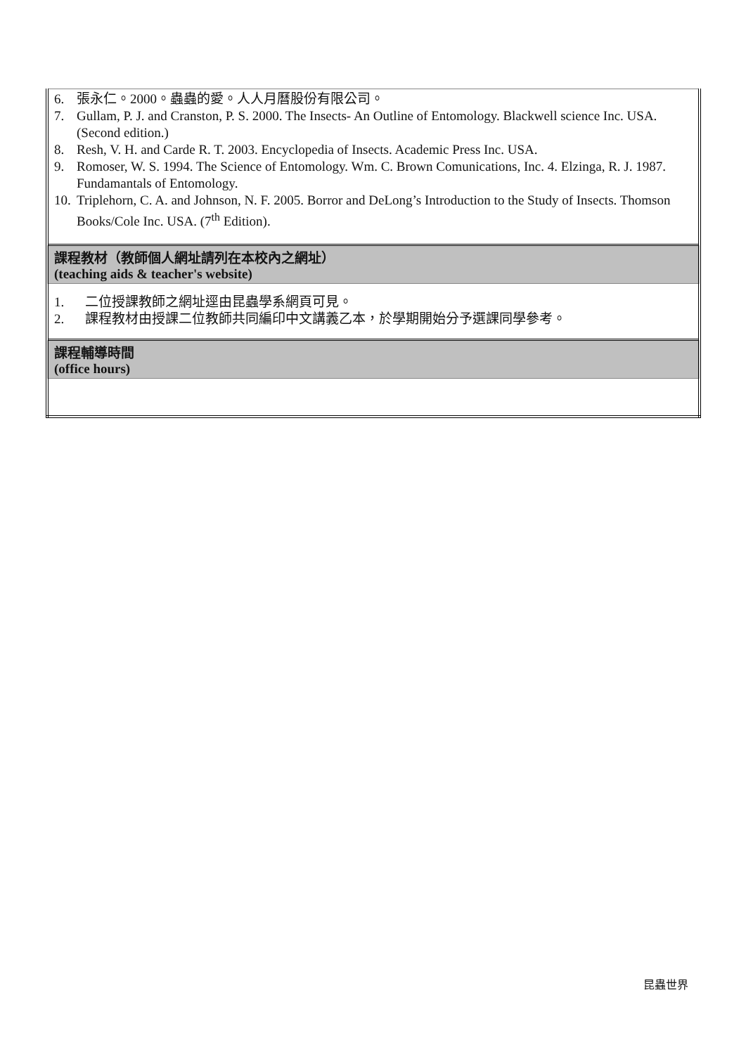| 6. 張永仁。2000。蟲蟲的愛。人人月曆股份有限公司。 7. Gullam, P. J. and Cranston, P. S. 2000. The Insects- An Outline of Entomology. Blackwell science Inc. USA. (Second edition.) 8. Resh, V. H. and Carde R. T. 2003. Encyclopedia of Insects. Academic Press Inc. USA. 9. Romoser, W. S. 1994. The Science of Entomology. Wm. C. Brown Comunications, Inc. 4. Elzinga, R. J. 1987. Fundamantals of Entomology. 10. Triplehorn, C. A. and Johnson, N. F. 2005. Borror and DeLong’s Introduction to the Study of Insects. Thomson Books/Cole Inc. USA. (7<sup>th</sup> Edition). |
| 課程教材（教師個人網址請列在本校內之網址） (teaching aids & teacher's website) |
| 1. 二位授課教師之網址逕由昆蟲學系網頁可見。 2. 課程教材由授課二位教師共同編印中文講義乙本，於學期開始分予選課同學參考。 |
| 課程輔導時間 (office hours) |
昆蟲世界